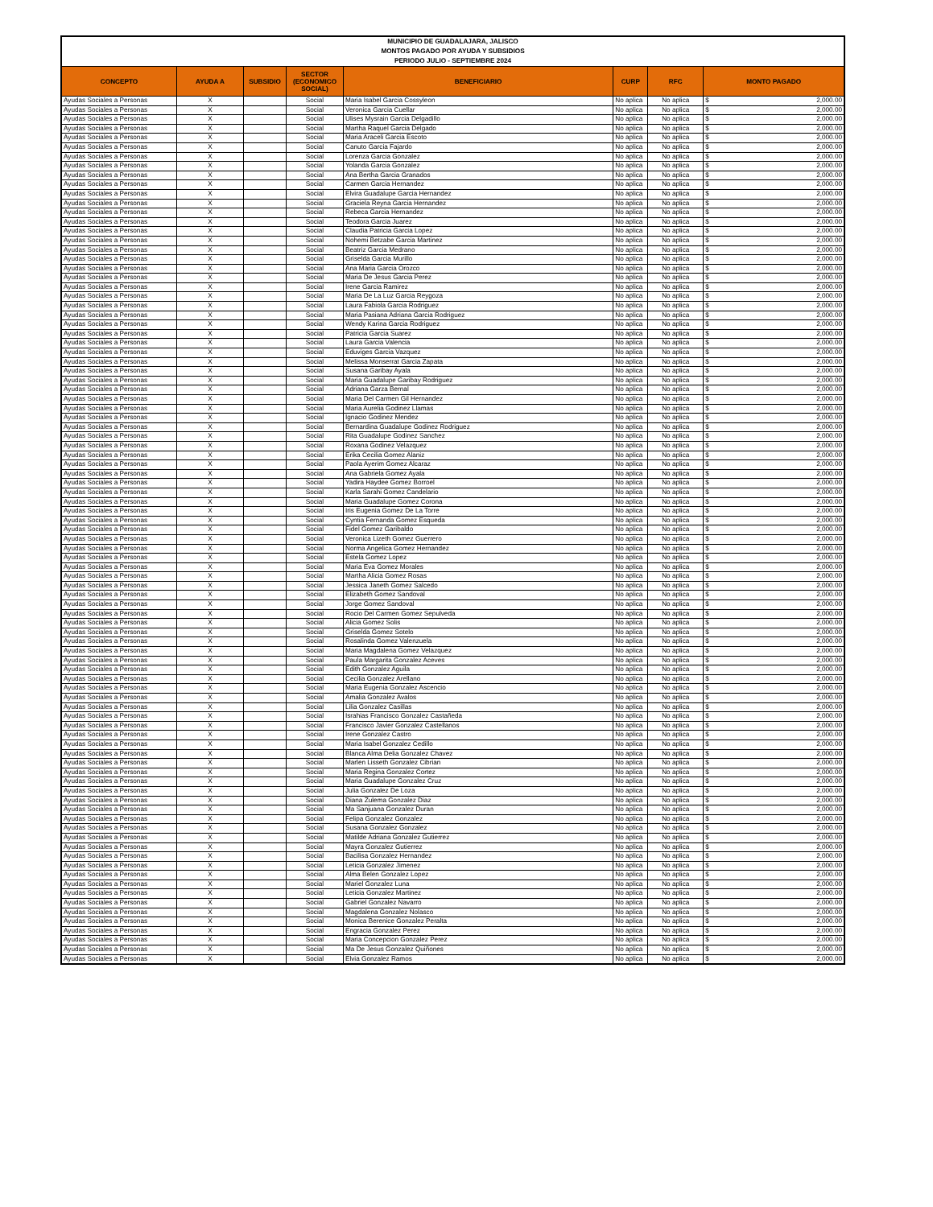| MUNICIPIO DE GUADALAJARA, JALISCO MONTOS PAGADO POR AYUDA Y SUBSIDIOS PERIODO JULIO - SEPTIEMBRE 2024 | | | | | | | | |
| CONCEPTO | AYUDA A | SUBSIDIO | SECTOR (ECONOMICO SOCIAL) | BENEFICIARIO | CURP | RFC | MONTO PAGADO | |
| Ayudas Sociales a Personas | X | | Social | Maria Isabel Garcia Cossyleon | No aplica | No aplica | $ | 2,000.00 |
| Ayudas Sociales a Personas | X | | Social | Veronica Garcia Cuellar | No aplica | No aplica | $ | 2,000.00 |
| Ayudas Sociales a Personas | X | | Social | Ulises Mysrain Garcia Delgadillo | No aplica | No aplica | $ | 2,000.00 |
| Ayudas Sociales a Personas | X | | Social | Martha Raquel Garcia Delgado | No aplica | No aplica | $ | 2,000.00 |
| Ayudas Sociales a Personas | X | | Social | Maria Araceli Garcia Escoto | No aplica | No aplica | $ | 2,000.00 |
| Ayudas Sociales a Personas | X | | Social | Canuto Garcia Fajardo | No aplica | No aplica | $ | 2,000.00 |
| Ayudas Sociales a Personas | X | | Social | Lorenza Garcia Gonzalez | No aplica | No aplica | $ | 2,000.00 |
| Ayudas Sociales a Personas | X | | Social | Yolanda Garcia Gonzalez | No aplica | No aplica | $ | 2,000.00 |
| Ayudas Sociales a Personas | X | | Social | Ana Bertha Garcia Granados | No aplica | No aplica | $ | 2,000.00 |
| Ayudas Sociales a Personas | X | | Social | Carmen Garcia Hernandez | No aplica | No aplica | $ | 2,000.00 |
| Ayudas Sociales a Personas | X | | Social | Elvira Guadalupe Garcia Hernandez | No aplica | No aplica | $ | 2,000.00 |
| Ayudas Sociales a Personas | X | | Social | Graciela Reyna Garcia Hernandez | No aplica | No aplica | $ | 2,000.00 |
| Ayudas Sociales a Personas | X | | Social | Rebeca Garcia Hernandez | No aplica | No aplica | $ | 2,000.00 |
| Ayudas Sociales a Personas | X | | Social | Teodora Garcia Juarez | No aplica | No aplica | $ | 2,000.00 |
| Ayudas Sociales a Personas | X | | Social | Claudia Patricia Garcia Lopez | No aplica | No aplica | $ | 2,000.00 |
| Ayudas Sociales a Personas | X | | Social | Nohemi Betzabe Garcia Martinez | No aplica | No aplica | $ | 2,000.00 |
| Ayudas Sociales a Personas | X | | Social | Beatriz Garcia Medrano | No aplica | No aplica | $ | 2,000.00 |
| Ayudas Sociales a Personas | X | | Social | Griselda Garcia Murillo | No aplica | No aplica | $ | 2,000.00 |
| Ayudas Sociales a Personas | X | | Social | Ana Maria Garcia Orozco | No aplica | No aplica | $ | 2,000.00 |
| Ayudas Sociales a Personas | X | | Social | Maria De Jesus Garcia Perez | No aplica | No aplica | $ | 2,000.00 |
| Ayudas Sociales a Personas | X | | Social | Irene Garcia Ramirez | No aplica | No aplica | $ | 2,000.00 |
| Ayudas Sociales a Personas | X | | Social | Maria De La Luz Garcia Reygoza | No aplica | No aplica | $ | 2,000.00 |
| Ayudas Sociales a Personas | X | | Social | Laura Fabiola Garcia Rodriguez | No aplica | No aplica | $ | 2,000.00 |
| Ayudas Sociales a Personas | X | | Social | Maria Pasiana Adriana Garcia Rodriguez | No aplica | No aplica | $ | 2,000.00 |
| Ayudas Sociales a Personas | X | | Social | Wendy Karina Garcia Rodriguez | No aplica | No aplica | $ | 2,000.00 |
| Ayudas Sociales a Personas | X | | Social | Patricia Garcia Suarez | No aplica | No aplica | $ | 2,000.00 |
| Ayudas Sociales a Personas | X | | Social | Laura Garcia Valencia | No aplica | No aplica | $ | 2,000.00 |
| Ayudas Sociales a Personas | X | | Social | Eduviges Garcia Vazquez | No aplica | No aplica | $ | 2,000.00 |
| Ayudas Sociales a Personas | X | | Social | Melissa Monserrat Garcia Zapata | No aplica | No aplica | $ | 2,000.00 |
| Ayudas Sociales a Personas | X | | Social | Susana Garibay Ayala | No aplica | No aplica | $ | 2,000.00 |
| Ayudas Sociales a Personas | X | | Social | Maria Guadalupe Garibay Rodriguez | No aplica | No aplica | $ | 2,000.00 |
| Ayudas Sociales a Personas | X | | Social | Adriana Garza Bernal | No aplica | No aplica | $ | 2,000.00 |
| Ayudas Sociales a Personas | X | | Social | Maria Del Carmen Gil Hernandez | No aplica | No aplica | $ | 2,000.00 |
| Ayudas Sociales a Personas | X | | Social | Maria Aurelia Godinez Llamas | No aplica | No aplica | $ | 2,000.00 |
| Ayudas Sociales a Personas | X | | Social | Ignacio Godinez Mendez | No aplica | No aplica | $ | 2,000.00 |
| Ayudas Sociales a Personas | X | | Social | Bernardina Guadalupe Godinez Rodriguez | No aplica | No aplica | $ | 2,000.00 |
| Ayudas Sociales a Personas | X | | Social | Rita Guadalupe Godinez Sanchez | No aplica | No aplica | $ | 2,000.00 |
| Ayudas Sociales a Personas | X | | Social | Roxana Godinez Velazquez | No aplica | No aplica | $ | 2,000.00 |
| Ayudas Sociales a Personas | X | | Social | Erika Cecilia Gomez Alaniz | No aplica | No aplica | $ | 2,000.00 |
| Ayudas Sociales a Personas | X | | Social | Paola Ayerim Gomez Alcaraz | No aplica | No aplica | $ | 2,000.00 |
| Ayudas Sociales a Personas | X | | Social | Ana Gabriela Gomez Ayala | No aplica | No aplica | $ | 2,000.00 |
| Ayudas Sociales a Personas | X | | Social | Yadira Haydee Gomez Borroel | No aplica | No aplica | $ | 2,000.00 |
| Ayudas Sociales a Personas | X | | Social | Karla Sarahi Gomez Candelario | No aplica | No aplica | $ | 2,000.00 |
| Ayudas Sociales a Personas | X | | Social | Maria Guadalupe Gomez Corona | No aplica | No aplica | $ | 2,000.00 |
| Ayudas Sociales a Personas | X | | Social | Iris Eugenia Gomez De La Torre | No aplica | No aplica | $ | 2,000.00 |
| Ayudas Sociales a Personas | X | | Social | Cyntia Fernanda Gomez Esqueda | No aplica | No aplica | $ | 2,000.00 |
| Ayudas Sociales a Personas | X | | Social | Fidel Gomez Garibaldo | No aplica | No aplica | $ | 2,000.00 |
| Ayudas Sociales a Personas | X | | Social | Veronica Lizeth Gomez Guerrero | No aplica | No aplica | $ | 2,000.00 |
| Ayudas Sociales a Personas | X | | Social | Norma Angelica Gomez Hernandez | No aplica | No aplica | $ | 2,000.00 |
| Ayudas Sociales a Personas | X | | Social | Estela Gomez Lopez | No aplica | No aplica | $ | 2,000.00 |
| Ayudas Sociales a Personas | X | | Social | Maria Eva Gomez Morales | No aplica | No aplica | $ | 2,000.00 |
| Ayudas Sociales a Personas | X | | Social | Martha Alicia Gomez Rosas | No aplica | No aplica | $ | 2,000.00 |
| Ayudas Sociales a Personas | X | | Social | Jessica Janeth Gomez Salcedo | No aplica | No aplica | $ | 2,000.00 |
| Ayudas Sociales a Personas | X | | Social | Elizabeth Gomez Sandoval | No aplica | No aplica | $ | 2,000.00 |
| Ayudas Sociales a Personas | X | | Social | Jorge Gomez Sandoval | No aplica | No aplica | $ | 2,000.00 |
| Ayudas Sociales a Personas | X | | Social | Rocio Del Carmen Gomez Sepulveda | No aplica | No aplica | $ | 2,000.00 |
| Ayudas Sociales a Personas | X | | Social | Alicia Gomez Solis | No aplica | No aplica | $ | 2,000.00 |
| Ayudas Sociales a Personas | X | | Social | Griselda Gomez Sotelo | No aplica | No aplica | $ | 2,000.00 |
| Ayudas Sociales a Personas | X | | Social | Rosalinda Gomez Valenzuela | No aplica | No aplica | $ | 2,000.00 |
| Ayudas Sociales a Personas | X | | Social | Maria Magdalena Gomez Velazquez | No aplica | No aplica | $ | 2,000.00 |
| Ayudas Sociales a Personas | X | | Social | Paula Margarita Gonzalez Aceves | No aplica | No aplica | $ | 2,000.00 |
| Ayudas Sociales a Personas | X | | Social | Edith Gonzalez Aguila | No aplica | No aplica | $ | 2,000.00 |
| Ayudas Sociales a Personas | X | | Social | Cecilia Gonzalez Arellano | No aplica | No aplica | $ | 2,000.00 |
| Ayudas Sociales a Personas | X | | Social | Maria Eugenia Gonzalez Ascencio | No aplica | No aplica | $ | 2,000.00 |
| Ayudas Sociales a Personas | X | | Social | Amalia Gonzalez Avalos | No aplica | No aplica | $ | 2,000.00 |
| Ayudas Sociales a Personas | X | | Social | Lilia Gonzalez Casillas | No aplica | No aplica | $ | 2,000.00 |
| Ayudas Sociales a Personas | X | | Social | Israhias Francisco Gonzalez Castañeda | No aplica | No aplica | $ | 2,000.00 |
| Ayudas Sociales a Personas | X | | Social | Francisco Javier Gonzalez Castellanos | No aplica | No aplica | $ | 2,000.00 |
| Ayudas Sociales a Personas | X | | Social | Irene Gonzalez Castro | No aplica | No aplica | $ | 2,000.00 |
| Ayudas Sociales a Personas | X | | Social | Maria Isabel Gonzalez Cedillo | No aplica | No aplica | $ | 2,000.00 |
| Ayudas Sociales a Personas | X | | Social | Blanca Alma Delia Gonzalez Chavez | No aplica | No aplica | $ | 2,000.00 |
| Ayudas Sociales a Personas | X | | Social | Marlen Lisseth Gonzalez Cibrian | No aplica | No aplica | $ | 2,000.00 |
| Ayudas Sociales a Personas | X | | Social | Maria Regina Gonzalez Cortez | No aplica | No aplica | $ | 2,000.00 |
| Ayudas Sociales a Personas | X | | Social | Maria Guadalupe Gonzalez Cruz | No aplica | No aplica | $ | 2,000.00 |
| Ayudas Sociales a Personas | X | | Social | Julia Gonzalez De Loza | No aplica | No aplica | $ | 2,000.00 |
| Ayudas Sociales a Personas | X | | Social | Diana Zulema Gonzalez Diaz | No aplica | No aplica | $ | 2,000.00 |
| Ayudas Sociales a Personas | X | | Social | Ma Sanjuana Gonzalez Duran | No aplica | No aplica | $ | 2,000.00 |
| Ayudas Sociales a Personas | X | | Social | Felipa Gonzalez Gonzalez | No aplica | No aplica | $ | 2,000.00 |
| Ayudas Sociales a Personas | X | | Social | Susana Gonzalez Gonzalez | No aplica | No aplica | $ | 2,000.00 |
| Ayudas Sociales a Personas | X | | Social | Matilde Adriana Gonzalez Gutierrez | No aplica | No aplica | $ | 2,000.00 |
| Ayudas Sociales a Personas | X | | Social | Mayra Gonzalez Gutierrez | No aplica | No aplica | $ | 2,000.00 |
| Ayudas Sociales a Personas | X | | Social | Bacilisa Gonzalez Hernandez | No aplica | No aplica | $ | 2,000.00 |
| Ayudas Sociales a Personas | X | | Social | Leticia Gonzalez Jimenez | No aplica | No aplica | $ | 2,000.00 |
| Ayudas Sociales a Personas | X | | Social | Alma Belen Gonzalez Lopez | No aplica | No aplica | $ | 2,000.00 |
| Ayudas Sociales a Personas | X | | Social | Mariel Gonzalez Luna | No aplica | No aplica | $ | 2,000.00 |
| Ayudas Sociales a Personas | X | | Social | Leticia Gonzalez Martinez | No aplica | No aplica | $ | 2,000.00 |
| Ayudas Sociales a Personas | X | | Social | Gabriel Gonzalez Navarro | No aplica | No aplica | $ | 2,000.00 |
| Ayudas Sociales a Personas | X | | Social | Magdalena Gonzalez Nolasco | No aplica | No aplica | $ | 2,000.00 |
| Ayudas Sociales a Personas | X | | Social | Monica Berenice Gonzalez Peralta | No aplica | No aplica | $ | 2,000.00 |
| Ayudas Sociales a Personas | X | | Social | Engracia Gonzalez Perez | No aplica | No aplica | $ | 2,000.00 |
| Ayudas Sociales a Personas | X | | Social | Maria Concepcion Gonzalez Perez | No aplica | No aplica | $ | 2,000.00 |
| Ayudas Sociales a Personas | X | | Social | Ma De Jesus Gonzalez Quiñones | No aplica | No aplica | $ | 2,000.00 |
| Ayudas Sociales a Personas | X | | Social | Elvia Gonzalez Ramos | No aplica | No aplica | $ | 2,000.00 |